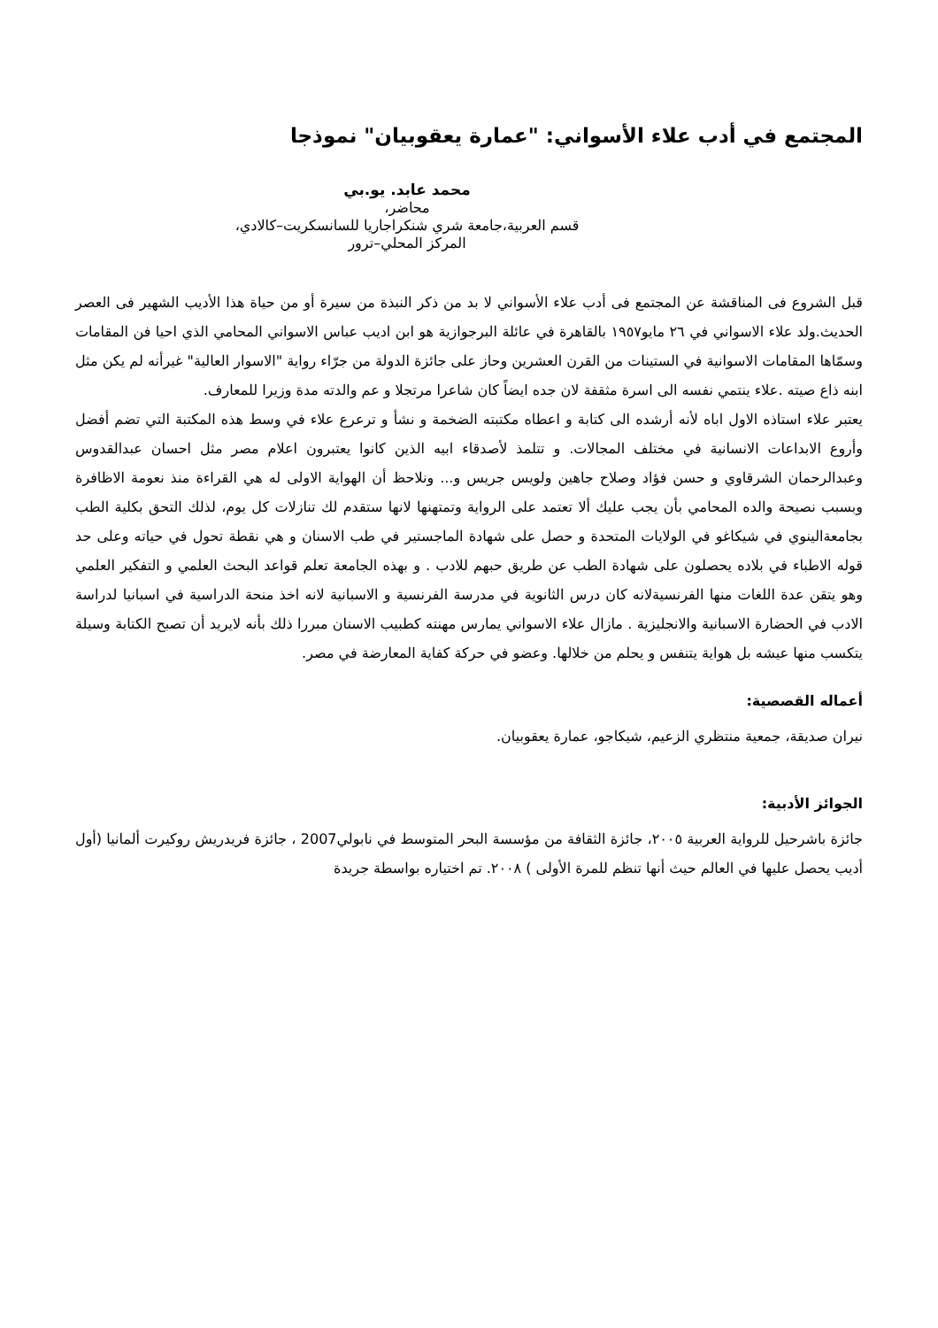المجتمع في أدب علاء الأسواني: "عمارة يعقوبيان" نموذجا
محمد عابد. يو.بي
محاضر،
قسم العربية،جامعة شري شنكراجاريا للسانسكريت–كالادي،
المركز المحلي–ترور
قبل الشروع فى المناقشة عن المجتمع فى أدب علاء الأسواني لا بد من ذكر النبذة من سيرة أو من حياة هذا الأديب الشهير فى العصر الحديث.ولد علاء الاسواني في ٢٦ مايو١٩٥٧ بالقاهرة في عائلة البرجوازية هو ابن اديب عباس الاسواني المحامي الذي احيا فن المقامات وسمّاها المقامات الاسوانية في الستينات من القرن العشرين وحاز على جائزة الدولة من جرّاء رواية "الاسوار العالية" غيرأنه لم يكن مثل ابنه ذاع صيته .علاء ينتمي نفسه الى اسرة مثقفة لان جده ايضاً كان شاعرا مرتجلا و عم والدته مدة وزيرا للمعارف.
يعتبر علاء استاذه الاول اباه لأنه أرشده الى كتابة و اعطاه مكتبته الضخمة و نشأ و ترعرع علاء في وسط هذه المكتبة التي تضم أفضل وأروع الابداعات الانسانية في مختلف المجالات. و تتلمذ لأصدقاء ابيه الذين كانوا يعتبرون اعلام مصر مثل احسان عبدالقدوس وعبدالرحمان الشرقاوي و حسن فؤاد وصلاح جاهين ولويس جريس و... ونلاحظ أن الهواية الاولى له هي القراءة منذ نعومة الاظافرة وبسبب نصيحة والده المحامي بأن يجب عليك ألا تعتمد على الرواية وتمتهنها لانها ستقدم لك تنازلات كل يوم، لذلك التحق بكلية الطب بجامعةالينوي في شيكاغو في الولايات المتحدة و حصل على شهادة الماجستير في طب الاسنان و هي نقطة تحول في حياته وعلى حد قوله الاطباء في بلاده يحصلون على شهادة الطب عن طريق حبهم للادب . و بهذه الجامعة تعلم قواعد البحث العلمي و التفكير العلمي وهو يتقن عدة اللغات منها الفرنسيةلانه كان درس الثانوية في مدرسة الفرنسية و الاسبانية لانه اخذ منحة الدراسية في اسبانيا لدراسة الادب في الحضارة الاسبانية والانجليزية . مازال علاء الاسواني يمارس مهنته كطبيب الاسنان مبررا ذلك بأنه لايريد أن تصبح الكتابة وسيلة يتكسب منها عيشه بل هواية يتنفس و يحلم من خلالها. وعضو في حركة كفاية المعارضة في مصر.
أعماله القصصية:
نيران صديقة، جمعية منتظري الزعيم، شيكاجو، عمارة يعقوبيان.
الجوائز الأدبية:
جائزة باشرحيل للرواية العربية ٢٠٠٥، جائزة الثقافة من مؤسسة البحر المتوسط في نابولي2007 ، جائزة فريدريش روكيرت ألمانيا (أول أديب يحصل عليها في العالم حيث أنها تنظم للمرة الأولى ) ٢٠٠٨. تم اختياره بواسطة جريدة